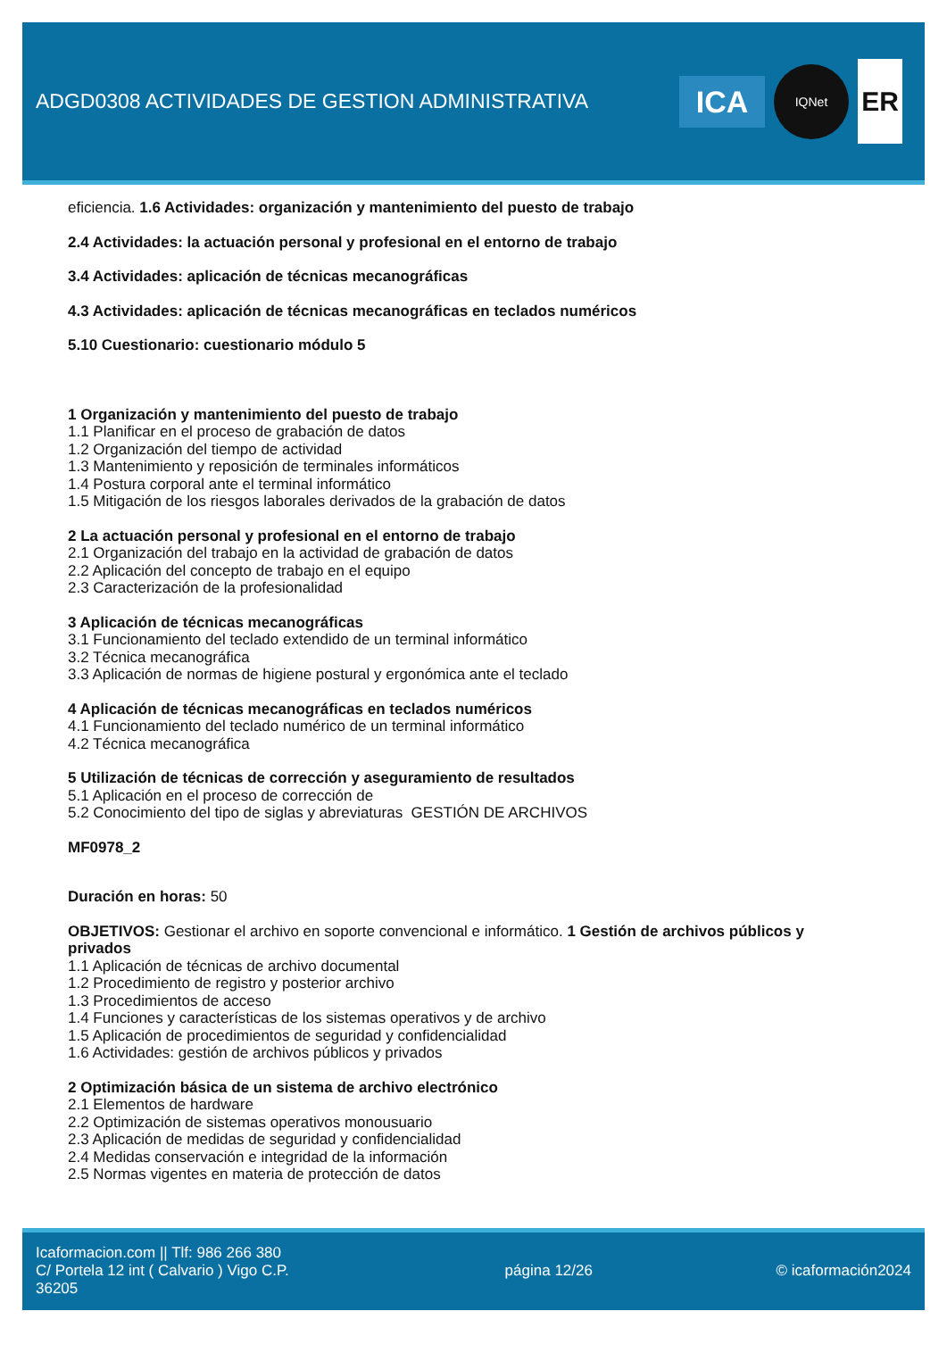ADGD0308 ACTIVIDADES DE GESTION ADMINISTRATIVA
ICA
IQNet
ER
eficiencia. 1.6 Actividades: organización y mantenimiento del puesto de trabajo
2.4 Actividades: la actuación personal y profesional en el entorno de trabajo
3.4 Actividades: aplicación de técnicas mecanográficas
4.3 Actividades: aplicación de técnicas mecanográficas en teclados numéricos
5.10 Cuestionario: cuestionario módulo 5
1 Organización y mantenimiento del puesto de trabajo
1.1 Planificar en el proceso de grabación de datos
1.2 Organización del tiempo de actividad
1.3 Mantenimiento y reposición de terminales informáticos
1.4 Postura corporal ante el terminal informático
1.5 Mitigación de los riesgos laborales derivados de la grabación de datos
2 La actuación personal y profesional en el entorno de trabajo
2.1 Organización del trabajo en la actividad de grabación de datos
2.2 Aplicación del concepto de trabajo en el equipo
2.3 Caracterización de la profesionalidad
3 Aplicación de técnicas mecanográficas
3.1 Funcionamiento del teclado extendido de un terminal informático
3.2 Técnica mecanográfica
3.3 Aplicación de normas de higiene postural y ergonómica ante el teclado
4 Aplicación de técnicas mecanográficas en teclados numéricos
4.1 Funcionamiento del teclado numérico de un terminal informático
4.2 Técnica mecanográfica
5 Utilización de técnicas de corrección y aseguramiento de resultados
5.1 Aplicación en el proceso de corrección de
5.2 Conocimiento del tipo de siglas y abreviaturas GESTIÓN DE ARCHIVOS
MF0978_2
Duración en horas: 50
OBJETIVOS: Gestionar el archivo en soporte convencional e informático. 1 Gestión de archivos públicos y privados
1.1 Aplicación de técnicas de archivo documental
1.2 Procedimiento de registro y posterior archivo
1.3 Procedimientos de acceso
1.4 Funciones y características de los sistemas operativos y de archivo
1.5 Aplicación de procedimientos de seguridad y confidencialidad
1.6 Actividades: gestión de archivos públicos y privados
2 Optimización básica de un sistema de archivo electrónico
2.1 Elementos de hardware
2.2 Optimización de sistemas operativos monousuario
2.3 Aplicación de medidas de seguridad y confidencialidad
2.4 Medidas conservación e integridad de la información
2.5 Normas vigentes en materia de protección de datos
Icaformacion.com || Tlf: 986 266 380
C/ Portela 12 int ( Calvario ) Vigo C.P. 36205
página 12/26 © icaformación2024